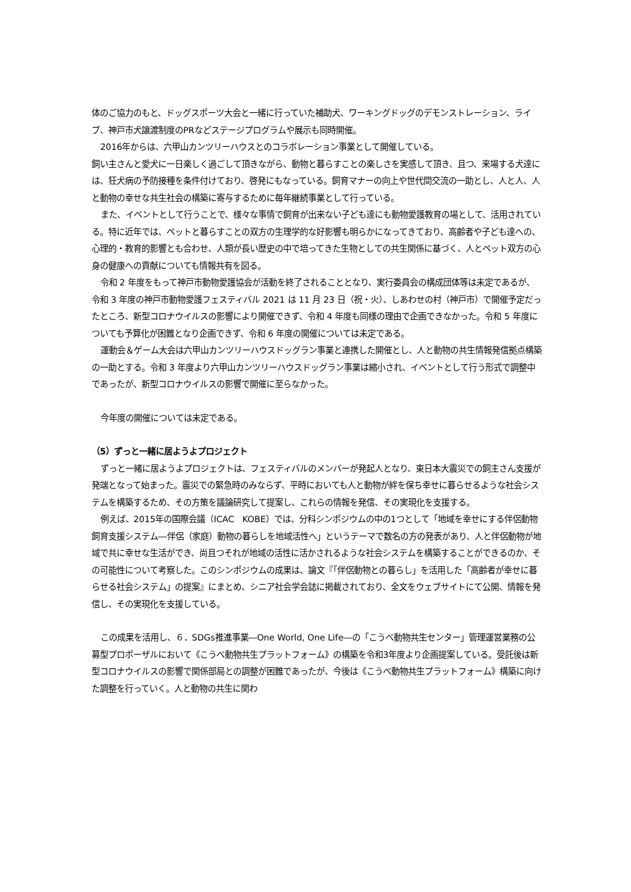体のご協力のもと、ドッグスポーツ大会と一緒に行っていた補助犬、ワーキングドッグのデモンストレーション、ライブ、神戸市犬譲渡制度のPRなどステージプログラムや展示も同時開催。
2016年からは、六甲山カンツリーハウスとのコラボレーション事業として開催している。
飼い主さんと愛犬に一日楽しく過ごして頂きながら、動物と暮らすことの楽しさを実感して頂き、且つ、来場する犬達には、狂犬病の予防接種を条件付けており、啓発にもなっている。飼育マナーの向上や世代間交流の一助とし、人と人、人と動物の幸せな共生社会の構築に寄与するために毎年継続事業として行っている。
また、イベントとして行うことで、様々な事情で飼育が出来ない子ども達にも動物愛護教育の場として、活用されている。特に近年では、ペットと暮らすことの双方の生理学的な好影響も明らかになってきており、高齢者や子ども達への、心理的・教育的影響とも合わせ、人類が長い歴史の中で培ってきた生物としての共生関係に基づく、人とペット双方の心身の健康への貢献についても情報共有を図る。
令和 2 年度をもって神戸市動物愛護協会が活動を終了されることとなり、実行委員会の構成団体等は未定であるが、令和 3 年度の神戸市動物愛護フェスティバル 2021 は 11 月 23 日（祝・火）、しあわせの村（神戸市）で開催予定だったところ、新型コロナウイルスの影響により開催できず、令和 4 年度も同様の理由で企画できなかった。令和 5 年度についても予算化が困難となり企画できず、令和 6 年度の開催については未定である。
運動会＆ゲーム大会は六甲山カンツリーハウスドッグラン事業と連携した開催とし、人と動物の共生情報発信拠点構築の一助とする。令和 3 年度より六甲山カンツリーハウスドッグラン事業は縮小され、イベントとして行う形式で調整中であったが、新型コロナウイルスの影響で開催に至らなかった。
今年度の開催については未定である。
（5）ずっと一緒に居ようよプロジェクト
ずっと一緒に居ようよプロジェクトは、フェスティバルのメンバーが発起人となり、東日本大震災での飼主さん支援が発端となって始まった。震災での緊急時のみならず、平時においても人と動物が絆を保ち幸せに暮らせるような社会システムを構築するため、その方策を議論研究して提案し、これらの情報を発信、その実現化を支援する。
例えば、2015年の国際会議（ICAC　KOBE）では、分科シンポジウムの中の1つとして「地域を幸せにする伴侶動物飼育支援システム―伴侶（家庭）動物の暮らしを地域活性へ」というテーマで数名の方の発表があり、人と伴侶動物が地域で共に幸せな生活ができ、尚且つそれが地域の活性に活かされるような社会システムを構築することができるのか、その可能性について考察した。このシンポジウムの成果は、論文『「伴侶動物との暮らし」を活用した「高齢者が幸せに暮らせる社会システム」の提案』にまとめ、シニア社会学会誌に掲載されており、全文をウェブサイトにて公開、情報を発信し、その実現化を支援している。
この成果を活用し、６．SDGs推進事業―One World, One Life―の「こうべ動物共生センター」管理運営業務の公募型プロポーザルにおいて《こうべ動物共生プラットフォーム》の構築を令和3年度より企画提案している。受託後は新型コロナウイルスの影響で関係部局との調整が困難であったが、今後は《こうべ動物共生プラットフォーム》構築に向けた調整を行っていく。人と動物の共生に関わ